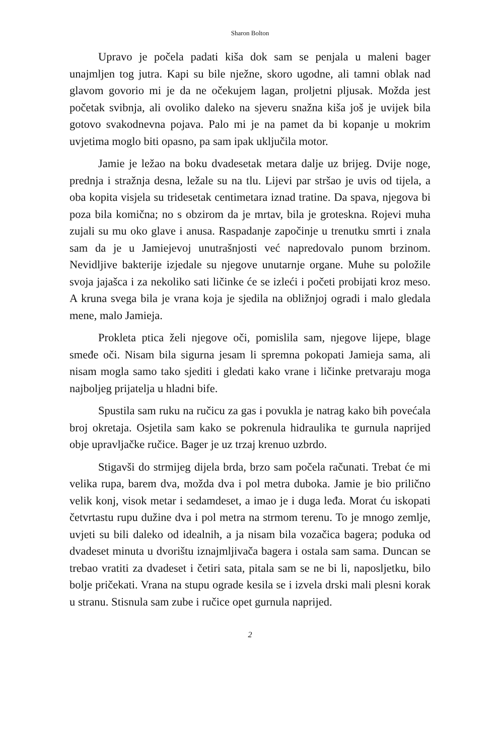Sharon Bolton
Upravo je počela padati kiša dok sam se penjala u maleni bager unajmljen tog jutra. Kapi su bile nježne, skoro ugodne, ali tamni oblak nad glavom govorio mi je da ne očekujem lagan, proljetni pljusak. Možda jest početak svibnja, ali ovoliko daleko na sjeveru snažna kiša još je uvijek bila gotovo svakodnevna pojava. Palo mi je na pamet da bi kopanje u mokrim uvjetima moglo biti opasno, pa sam ipak uključila motor.
Jamie je ležao na boku dvadesetak metara dalje uz brijeg. Dvije noge, prednja i stražnja desna, ležale su na tlu. Lijevi par stršao je uvis od tijela, a oba kopita visjela su tridesetak centimetara iznad tratine. Da spava, njegova bi poza bila komična; no s obzirom da je mrtav, bila je groteskna. Rojevi muha zujali su mu oko glave i anusa. Raspadanje započinje u trenutku smrti i znala sam da je u Jamiejevoj unutrašnjosti već napredovalo punom brzinom. Nevidljive bakterije izjedale su njegove unutarnje organe. Muhe su položile svoja jajašca i za nekoliko sati ličinke će se izleći i početi probijati kroz meso. A kruna svega bila je vrana koja je sjedila na obližnjoj ogradi i malo gledala mene, malo Jamieja.
Prokleta ptica želi njegove oči, pomislila sam, njegove lijepe, blage smeđe oči. Nisam bila sigurna jesam li spremna pokopati Jamieja sama, ali nisam mogla samo tako sjediti i gledati kako vrane i ličinke pretvaraju moga najboljeg prijatelja u hladni bife.
Spustila sam ruku na ručicu za gas i povukla je natrag kako bih povećala broj okretaja. Osjetila sam kako se pokrenula hidraulika te gurnula naprijed obje upravljačke ručice. Bager je uz trzaj krenuo uzbrdo.
Stigavši do strmijeg dijela brda, brzo sam počela računati. Trebat će mi velika rupa, barem dva, možda dva i pol metra duboka. Jamie je bio prilično velik konj, visok metar i sedamdeset, a imao je i duga leđa. Morat ću iskopati četvrtastu rupu dužine dva i pol metra na strmom terenu. To je mnogo zemlje, uvjeti su bili daleko od idealnih, a ja nisam bila vozačica bagera; poduka od dvadeset minuta u dvorištu iznajmljivača bagera i ostala sam sama. Duncan se trebao vratiti za dvadeset i četiri sata, pitala sam se ne bi li, naposljetku, bilo bolje pričekati. Vrana na stupu ograde kesila se i izvela drski mali plesni korak u stranu. Stisnula sam zube i ručice opet gurnula naprijed.
2